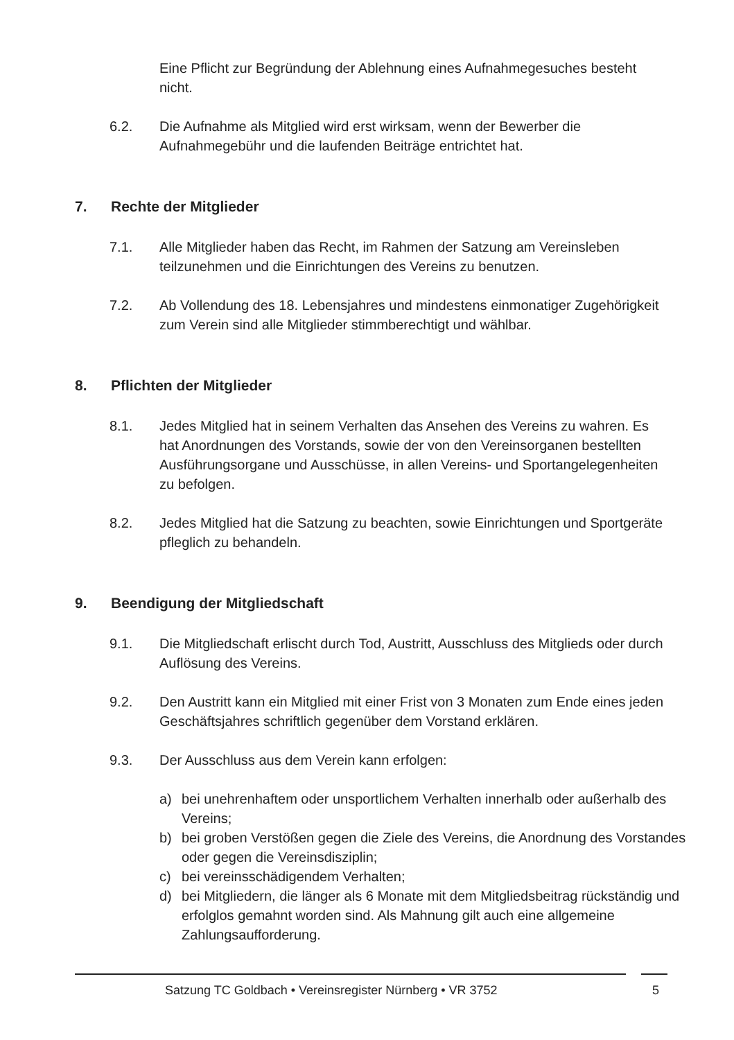Eine Pflicht zur Begründung der Ablehnung eines Aufnahmegesuches besteht nicht.
6.2. Die Aufnahme als Mitglied wird erst wirksam, wenn der Bewerber die Aufnahmegebühr und die laufenden Beiträge entrichtet hat.
7. Rechte der Mitglieder
7.1. Alle Mitglieder haben das Recht, im Rahmen der Satzung am Vereinsleben teilzunehmen und die Einrichtungen des Vereins zu benutzen.
7.2. Ab Vollendung des 18. Lebensjahres und mindestens einmonatiger Zugehörigkeit zum Verein sind alle Mitglieder stimmberechtigt und wählbar.
8. Pflichten der Mitglieder
8.1. Jedes Mitglied hat in seinem Verhalten das Ansehen des Vereins zu wahren. Es hat Anordnungen des Vorstands, sowie der von den Vereinsorganen bestellten Ausführungsorgane und Ausschüsse, in allen Vereins- und Sportangelegenheiten zu befolgen.
8.2. Jedes Mitglied hat die Satzung zu beachten, sowie Einrichtungen und Sportgeräte pfleglich zu behandeln.
9. Beendigung der Mitgliedschaft
9.1. Die Mitgliedschaft erlischt durch Tod, Austritt, Ausschluss des Mitglieds oder durch Auflösung des Vereins.
9.2. Den Austritt kann ein Mitglied mit einer Frist von 3 Monaten zum Ende eines jeden Geschäftsjahres schriftlich gegenüber dem Vorstand erklären.
9.3. Der Ausschluss aus dem Verein kann erfolgen:
a) bei unehrenhaftem oder unsportlichem Verhalten innerhalb oder außerhalb des Vereins;
b) bei groben Verstößen gegen die Ziele des Vereins, die Anordnung des Vorstandes oder gegen die Vereinsdisziplin;
c) bei vereinsschädigendem Verhalten;
d) bei Mitgliedern, die länger als 6 Monate mit dem Mitgliedsbeitrag rückständig und erfolglos gemahnt worden sind. Als Mahnung gilt auch eine allgemeine Zahlungsaufforderung.
Satzung TC Goldbach • Vereinsregister Nürnberg • VR 3752 5